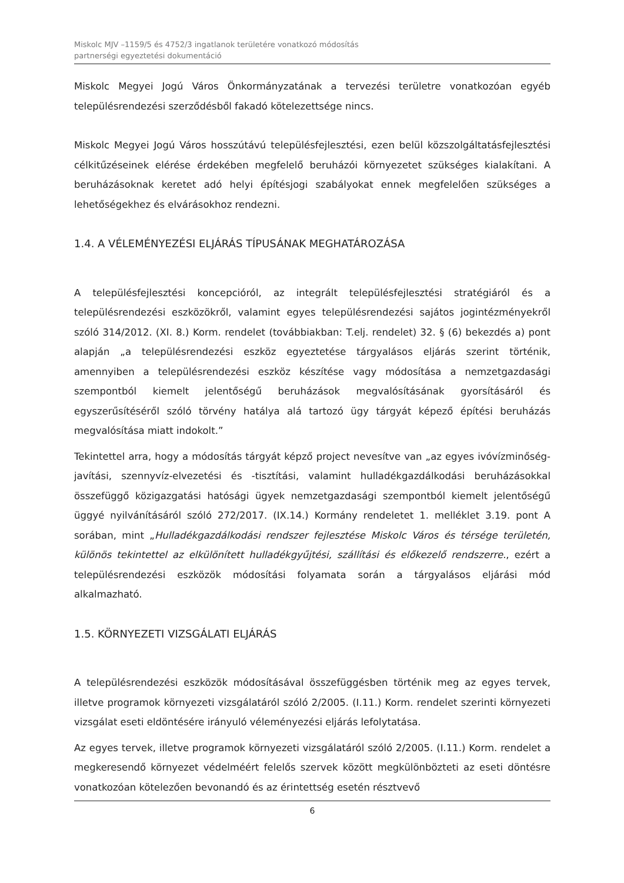Miskolc MJV –1159/5 és 4752/3 ingatlanok területére vonatkozó módosítás
partnerségi egyeztetési dokumentáció
Miskolc Megyei Jogú Város Önkormányzatának a tervezési területre vonatkozóan egyéb településrendezési szerződésből fakadó kötelezettsége nincs.
Miskolc Megyei Jogú Város hosszútávú településfejlesztési, ezen belül közszolgáltatásfejlesztési célkitűzéseinek elérése érdekében megfelelő beruházói környezetet szükséges kialakítani. A beruházásoknak keretet adó helyi építésjogi szabályokat ennek megfelelően szükséges a lehetőségekhez és elvárásokhoz rendezni.
1.4. A VÉLEMÉNYEZÉSI ELJÁRÁS TÍPUSÁNAK MEGHATÁROZÁSA
A településfejlesztési koncepcióról, az integrált településfejlesztési stratégiáról és a településrendezési eszközökről, valamint egyes településrendezési sajátos jogintézményekről szóló 314/2012. (XI. 8.) Korm. rendelet (továbbiakban: T.elj. rendelet) 32. § (6) bekezdés a) pont alapján „a településrendezési eszköz egyeztetése tárgyalásos eljárás szerint történik, amennyiben a településrendezési eszköz készítése vagy módosítása a nemzetgazdasági szempontból kiemelt jelentőségű beruházások megvalósításának gyorsításáról és egyszerűsítéséről szóló törvény hatálya alá tartozó ügy tárgyát képező építési beruházás megvalósítása miatt indokolt.”
Tekintettel arra, hogy a módosítás tárgyát képző project nevesítve van „az egyes ivóvízminőség-javítási, szennyvíz-elvezetési és -tisztítási, valamint hulladékgazdálkodási beruházásokkal összefüggő közigazgatási hatósági ügyek nemzetgazdasági szempontból kiemelt jelentőségű üggyé nyilvánításáról szóló 272/2017. (IX.14.) Kormány rendeletet 1. melléklet 3.19. pont A sorában, mint „Hulladékgazdálkodási rendszer fejlesztése Miskolc Város és térsége területén, különös tekintettel az elkülönített hulladékgyűjtési, szállítási és előkezelő rendszerre., ezért a településrendezési eszközök módosítási folyamata során a tárgyalásos eljárási mód alkalmazható.
1.5. KÖRNYEZETI VIZSGÁLATI ELJÁRÁS
A településrendezési eszközök módosításával összefüggésben történik meg az egyes tervek, illetve programok környezeti vizsgálatáról szóló 2/2005. (I.11.) Korm. rendelet szerinti környezeti vizsgálat eseti eldöntésére irányuló véleményezési eljárás lefolytatása.
Az egyes tervek, illetve programok környezeti vizsgálatáról szóló 2/2005. (I.11.) Korm. rendelet a megkeresendő környezet védelméért felelős szervek között megkülönbözteti az eseti döntésre vonatkozóan kötelezően bevonandó és az érintettség esetén résztvevő
6